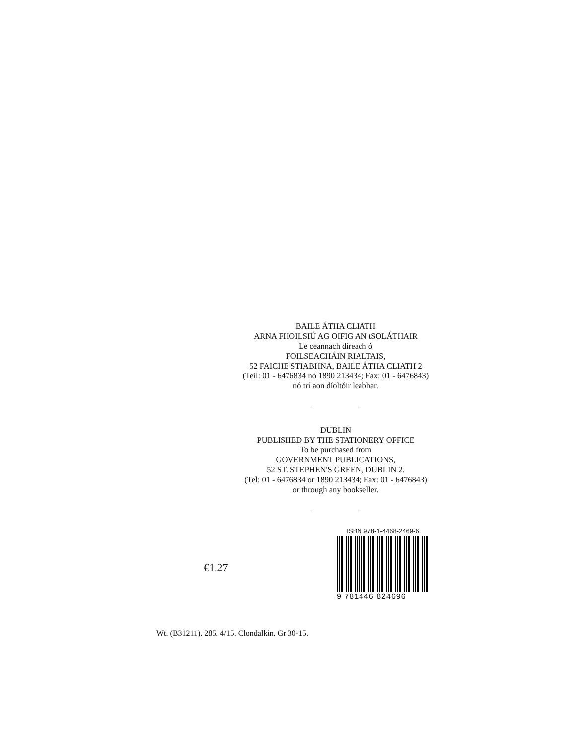BAILE ÁTHA CLIATH
ARNA FHOILSIÚ AG OIFIG AN tSOLÁTHAIR
Le ceannach díreach ó
FOILSEACHÁIN RIALTAIS,
52 FAICHE STIABHNA, BAILE ÁTHA CLIATH 2
(Teil: 01 - 6476834 nó 1890 213434; Fax: 01 - 6476843)
nó trí aon díoltóir leabhar.
DUBLIN
PUBLISHED BY THE STATIONERY OFFICE
To be purchased from
GOVERNMENT PUBLICATIONS,
52 ST. STEPHEN'S GREEN, DUBLIN 2.
(Tel: 01 - 6476834 or 1890 213434; Fax: 01 - 6476843)
or through any bookseller.
€1.27
ISBN 978-1-4468-2469-6
9 781446 824696
Wt. (B31211). 285. 4/15. Clondalkin. Gr 30-15.